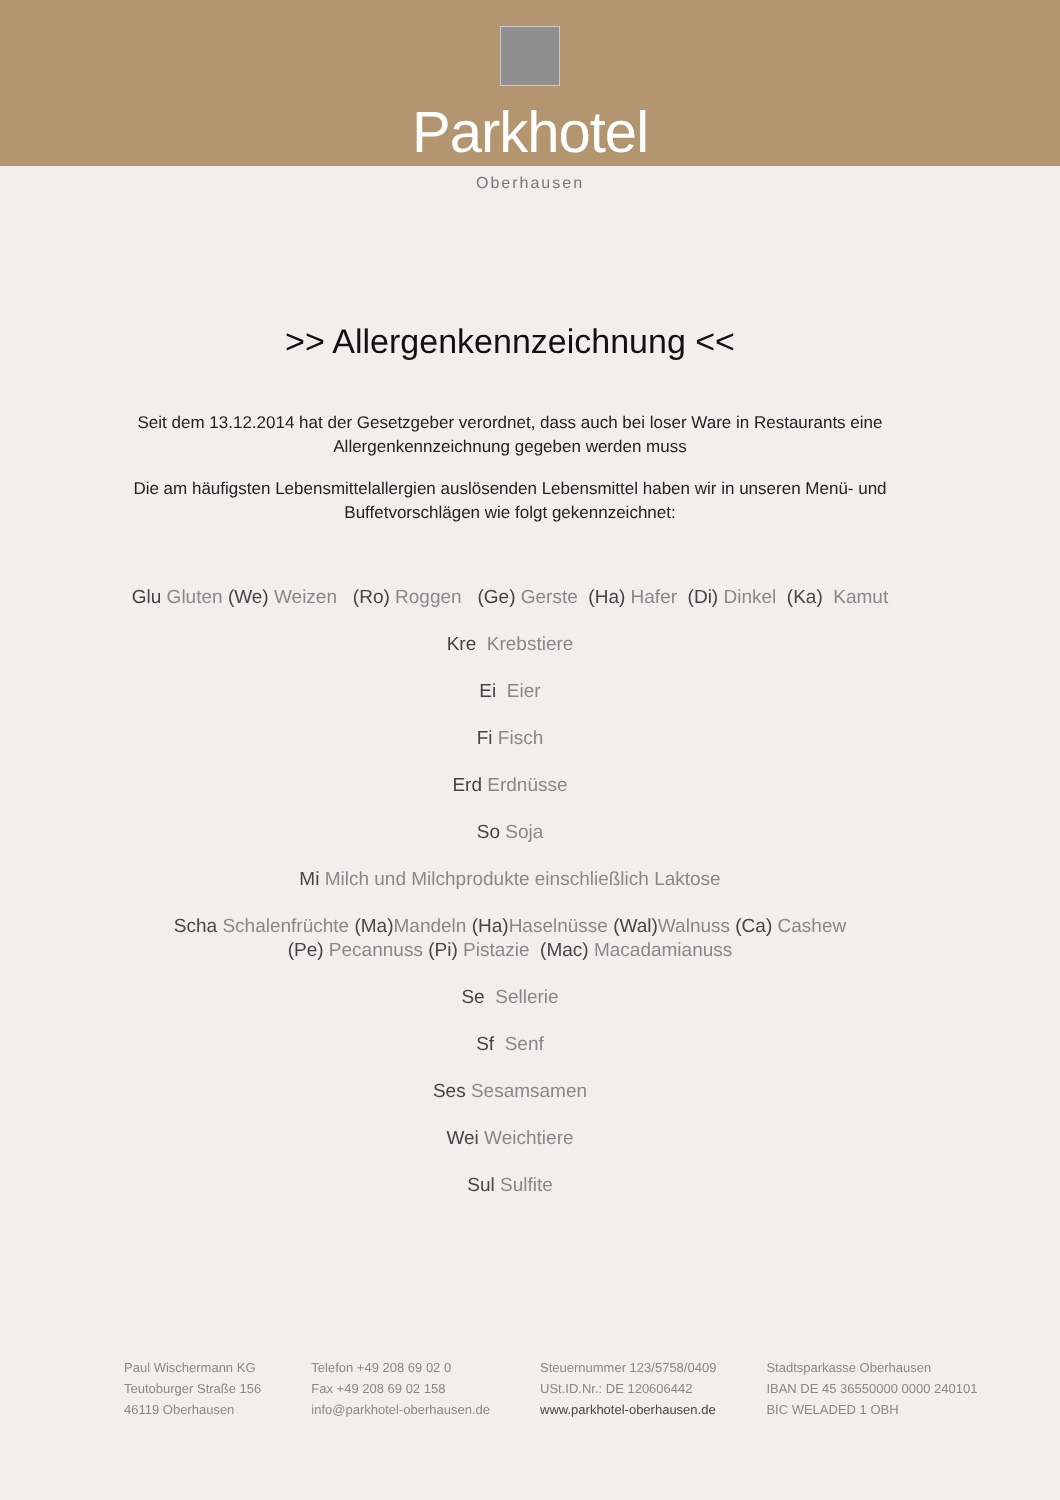Parkhotel
Oberhausen
>> Allergenkennzeichnung <<
Seit dem 13.12.2014 hat der Gesetzgeber verordnet, dass auch bei loser Ware in Restaurants eine Allergenkennzeichnung gegeben werden muss
Die am häufigsten Lebensmittelallergien auslösenden Lebensmittel haben wir in unseren Menü- und Buffetvorschlägen wie folgt gekennzeichnet:
Glu Gluten (We) Weizen (Ro) Roggen (Ge) Gerste (Ha) Hafer (Di) Dinkel (Ka) Kamut
Kre Krebstiere
Ei Eier
Fi Fisch
Erd Erdnüsse
So Soja
Mi Milch und Milchprodukte einschließlich Laktose
Scha Schalenfrüchte (Ma) Mandeln (Ha) Haselnüsse (Wal) Walnuss (Ca) Cashew
(Pe) Pecannuss (Pi) Pistazie (Mac) Macadamianuss
Se Sellerie
Sf Senf
Ses Sesamsamen
Wei Weichtiere
Sul Sulfite
Paul Wischermann KG
Teutoburger Straße 156
46119 Oberhausen
Telefon +49 208 69 02 0
Fax +49 208 69 02 158
info@parkhotel-oberhausen.de
Steuernummer 123/5758/0409
USt.ID.Nr.: DE 120606442
www.parkhotel-oberhausen.de
Stadtsparkasse Oberhausen
IBAN DE 45 36550000 0000 240101
BIC WELADED 1 OBH